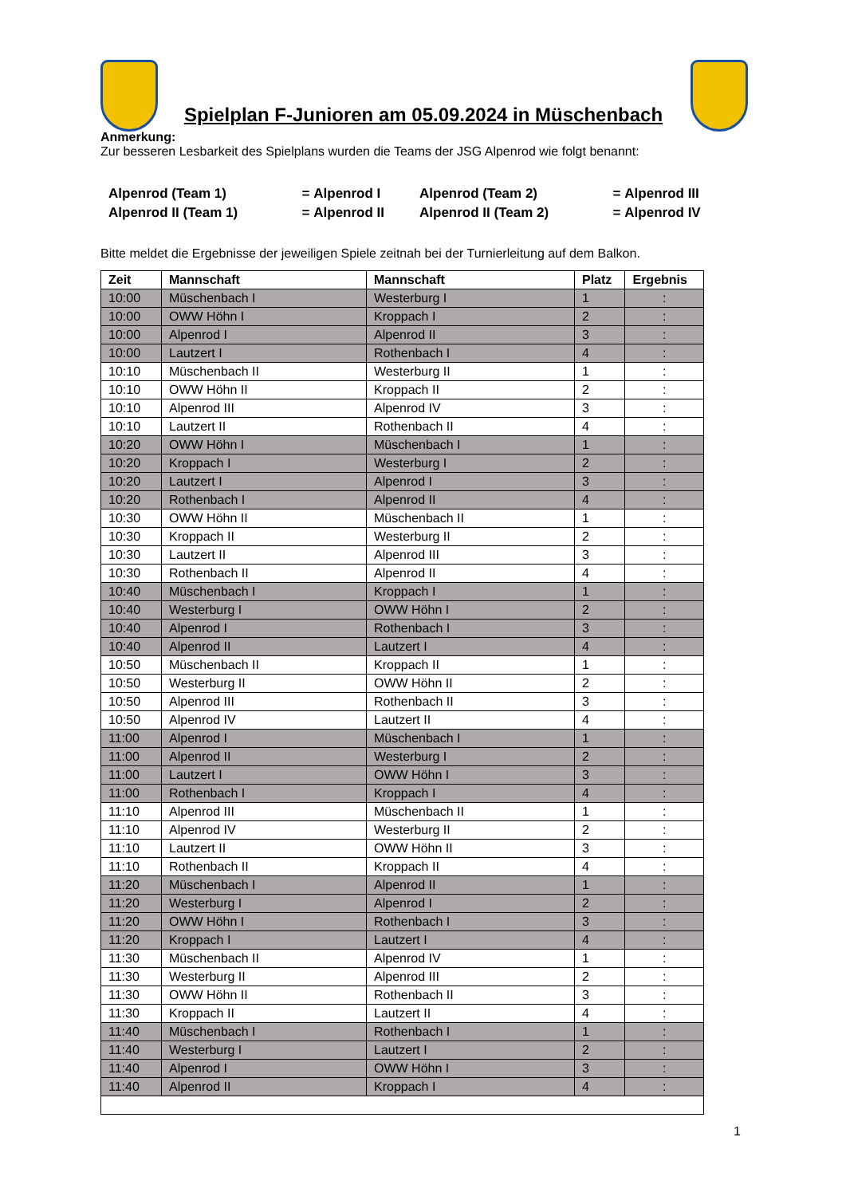Spielplan F-Junioren am 05.09.2024 in Müschenbach
Anmerkung:
Zur besseren Lesbarkeit des Spielplans wurden die Teams der JSG Alpenrod wie folgt benannt:
| Alpenrod (Team 1) | = | Alpenrod I | Alpenrod (Team 2) | = | Alpenrod III |
| Alpenrod II (Team 1) | = | Alpenrod II | Alpenrod II (Team 2) | = | Alpenrod IV |
Bitte meldet die Ergebnisse der jeweiligen Spiele zeitnah bei der Turnierleitung auf dem Balkon.
| Zeit | Mannschaft | Mannschaft | Platz | Ergebnis |
| --- | --- | --- | --- | --- |
| 10:00 | Müschenbach I | Westerburg I | 1 | : |
| 10:00 | OWW Höhn I | Kroppach I | 2 | : |
| 10:00 | Alpenrod I | Alpenrod II | 3 | : |
| 10:00 | Lautzert I | Rothenbach I | 4 | : |
| 10:10 | Müschenbach II | Westerburg II | 1 | : |
| 10:10 | OWW Höhn II | Kroppach II | 2 | : |
| 10:10 | Alpenrod III | Alpenrod IV | 3 | : |
| 10:10 | Lautzert II | Rothenbach II | 4 | : |
| 10:20 | OWW Höhn I | Müschenbach I | 1 | : |
| 10:20 | Kroppach I | Westerburg I | 2 | : |
| 10:20 | Lautzert I | Alpenrod I | 3 | : |
| 10:20 | Rothenbach I | Alpenrod II | 4 | : |
| 10:30 | OWW Höhn II | Müschenbach II | 1 | : |
| 10:30 | Kroppach II | Westerburg II | 2 | : |
| 10:30 | Lautzert II | Alpenrod III | 3 | : |
| 10:30 | Rothenbach II | Alpenrod II | 4 | : |
| 10:40 | Müschenbach I | Kroppach I | 1 | : |
| 10:40 | Westerburg I | OWW Höhn I | 2 | : |
| 10:40 | Alpenrod I | Rothenbach I | 3 | : |
| 10:40 | Alpenrod II | Lautzert I | 4 | : |
| 10:50 | Müschenbach II | Kroppach II | 1 | : |
| 10:50 | Westerburg II | OWW Höhn II | 2 | : |
| 10:50 | Alpenrod III | Rothenbach II | 3 | : |
| 10:50 | Alpenrod IV | Lautzert II | 4 | : |
| 11:00 | Alpenrod I | Müschenbach I | 1 | : |
| 11:00 | Alpenrod II | Westerburg I | 2 | : |
| 11:00 | Lautzert I | OWW Höhn I | 3 | : |
| 11:00 | Rothenbach I | Kroppach I | 4 | : |
| 11:10 | Alpenrod III | Müschenbach II | 1 | : |
| 11:10 | Alpenrod IV | Westerburg II | 2 | : |
| 11:10 | Lautzert II | OWW Höhn II | 3 | : |
| 11:10 | Rothenbach II | Kroppach II | 4 | : |
| 11:20 | Müschenbach I | Alpenrod II | 1 | : |
| 11:20 | Westerburg I | Alpenrod I | 2 | : |
| 11:20 | OWW Höhn I | Rothenbach I | 3 | : |
| 11:20 | Kroppach I | Lautzert I | 4 | : |
| 11:30 | Müschenbach II | Alpenrod IV | 1 | : |
| 11:30 | Westerburg II | Alpenrod III | 2 | : |
| 11:30 | OWW Höhn II | Rothenbach II | 3 | : |
| 11:30 | Kroppach II | Lautzert II | 4 | : |
| 11:40 | Müschenbach I | Rothenbach I | 1 | : |
| 11:40 | Westerburg I | Lautzert I | 2 | : |
| 11:40 | Alpenrod I | OWW Höhn I | 3 | : |
| 11:40 | Alpenrod II | Kroppach I | 4 | : |
1